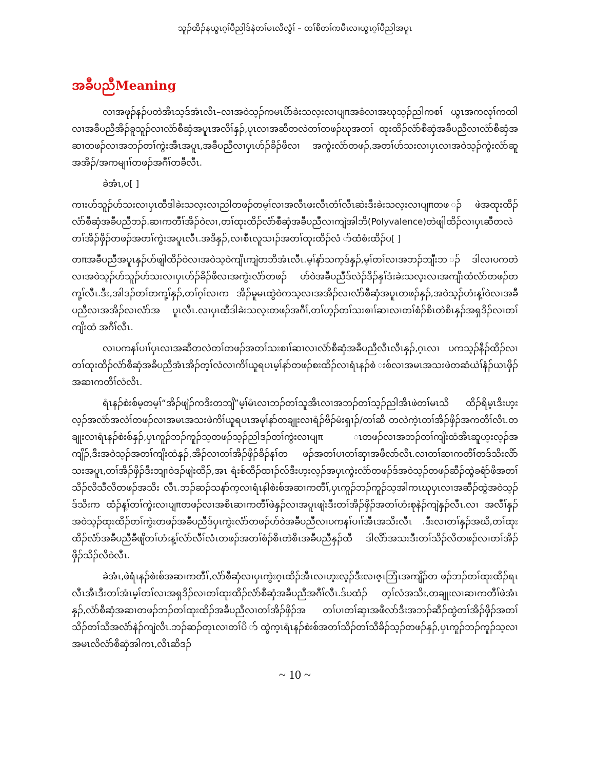သူၣ်ထိၣ်နယွၤဂ့ၢ်ပီညါဒ်နဲတၢ်မၤလိလွံၢ် – တၢ်စိတၢ်ကမီၤလၢယွၤဂ့ၢ်ပီညါအပူၤ
အခီပညီMeaning
လၢအဖုၣ်နၣ်ပတဲအီၤသ့ဒ်အံၤလီၤ–လၢအဝဲသ့ၣ်ကမၤပိာ်ခဲးသလ့းလၢပျπအခံလၢအဃုသ့ၣ်ညါကစၢ် ယွၤအကလုၢ်ကထါလၢအခီပညီအိၣ်ခူသူၣ်လၢလံာ်စီဆှံအပူၤအလိၢ်နှၣ်,ပုၤလၢအဆီတလဲတၢ်တဖၣ်ဃုအတၢ် ထုးထိၣ်လံာ်စီဆှံအခီပညီလၢလံာ်စီဆှံအဆၢတဖၣ်လၢအဘၣ်တၢ်ကွဲးအီၤအပူၤ,အခီပညီလၢပှၤဟ်ၣ်ခိၣ်ဖိလၢ အကွဲးလံာ်တဖၣ်,အတၢ်ဟ်သးလၢပှၤလၢအဝဲသ့ၣ်ကွဲးလံာ်ဆူအအိၣ်/အကမျၢၢ်တဖၣ်အဂီၢ်တခီလီၤ.
ခဲအံၤ,ပ[ ]
ကၢးဟ်သူၣ်ဟ်သးလၢပှၤထီဒါခဲးသလ့းလၢညါတဖၣ်တမ့ၢ်လၢအလီၤဖးလီၤတံၢ်လီၤဆဲးဒီးခဲးသလ့းလၢပျπတဖ ၣ်ဖဲအထုးထိၣ်လံာ်စီဆှံအခီပညီဘၣ်.ဆၢကတီၢ်အိၣ်ဝဲလၢ,တၢ်ထုးထိၣ်လံာ်စီဆှံအခီပညီလၢကျဲအါဘိ(Polyvalence)တဲဖျါထိၣ်လၢပှၤဆီတလဲတၢ်အိၣ်ဖှိၣ်တဖၣ်အတၢ်ကွဲးအပူၤလီၤ.အဒိနှၣ်,လၢစီၤလူသၢၣ်အတၢ်ထုးထိၣ်လံ ာ်ထံစံးထိၣ်ပ[ ]
တπအခီပညီအပူၤနှၣ်ဟ်ဖျါထိၣ်ဝဲလၢအဝဲသ့ဝဲကျိၤကျဲတဘိအံၤလီၤ.မ့ၢ်နာ်သက့ဒ်နှၣ်,မ့ၢ်တၢ်လၢအဘၣ်ဘျီးဘ ၣ်ဒါလၢပကတဲလၢအဝဲသ့ၣ်ဟ်သူၣ်ဟ်သးလၢပှၤဟ်ၣ်ခိၣ်ဖိလၢအကွဲးလံာ်တဖၣ် ဟ်ဝဲအခီပညီဒ်လဲၣ်ဒိၣ်နှၢ်ဒံးခဲးသလ့းလၢအကျိးထံလံာ်တဖၣ်တကု့ၢ်လီၤ.ဒီး,အါဒၣ်တၢ်တကု့ၢ်နှၣ်,တၢ်ဂ့ၢ်လၢက အိၣ်မူမၤထွဲဝဲကသ့လၢအအိၣ်လၢလံာ်စီဆှံအပူၤတဖၣ်နှၣ်,အဝဲသ့ၣ်ဟံးန့ၢ်ဝဲလၢအခီပညီလၢအအိၣ်လၢလံာ်အ ပူၤလီၤ.လၢပှၤထီဒါခဲးသလ့းတဖၣ်အဂီၢ်,တၢ်ဟ့ၣ်တၢ်သးစၢၢ်ဆၢလၢတၢ်စံၣ်စိၤတဲစိၤနှၣ်အရှဒိၣ်လၢတၢ်ကျိးထံ အဂီၢ်လီၤ.
လၢပကနၢ်ပၢၢ်ပှၤလၢအဆီတလဲတၢ်တဖၣ်အတၢ်သးစၢၢ်ဆၢလၢလံာ်စီဆှံအခီပညီလီၤလီၤနှၣ်,ဂ့ၤလၢ ပကသ့ၣ်နီၣ်ထိၣ်လၢတၢ်ထုးထိၣ်လံာ်စီဆှံအခီပညီအံၤအိၣ်တ့ၢ်လံလၢကိၢ်ယူရပၤမ့ၢ်နာ်တဖၣ်စးထိၣ်လၢရံၤနၣ်စဲ းစ်လၢအမၤအသးဖဲတဆံယဲၢ်နံၣ်ယၤဖှိၣ်အဆၢကတီၢ်လံလီၤ.
ရံၤနၣ်စဲးစ်မ့တမ့ၢ်“အိၣ်ဖျဲၣ်ကဒီးတဘျီ”မ့ၢ်မံၤလၢဘၣ်တၢ်သူအီၤလၢအဘၣ်တၢ်သ့ၣ်ညါအီၤဖဲတၢ်မၤသီ ထိၣ်ရိမ့ၤဒီးဟ့းလ့ၣ်အလံာ်အလဲၢ်တဖၣ်လၢအမၤအသးဖဲကိၢ်ယူရပၤအမုၢ်နာ်တချုးလၢရံၣ်ဗိၣ်မံးရှၢၣ်/တၢ်ဆီ တလဲကဲ့ၤတၢ်အိၣ်ဖှိၣ်အကတီၢ်လီၤ.တချုးလၢရံၤနၣ်စဲးစ်နှၣ်,ပှၤကူၣ်ဘၣ်ကူၣ်သ့တဖၣ်သ့ၣ်ညါဒၣ်တၢ်ကွဲးလၢပျπ ၤတဖၣ်လၢအဘၣ်တၢ်ကျိးထံအီၤဆူဟ့းလ့ၣ်အကျိၣ်,ဒီးအဝဲသ့ၣ်အတၢ်ကျိးထံနှၣ်,အိၣ်လၢတၢ်အိၣ်ဖှိၣ်ခိၣ်နၢ်တ ဖၣ်အတၢ်ပၢတၢ်ဆှၢအဖီလာ်လီၤ.လၢတၢ်ဆၢကတီၢ်တဒ်သိးလိာ်သးအပူၤ,တၢ်အိၣ်ဖှိၣ်ဒီးဘျၢဝဲဒၣ်ဖျဲးထိၣ်,အၤ ရံးစ်ထိၣ်ထၢၣ်လ်ဒီးဟ့းလ့ၣ်အပှၤကွဲးလံာ်တဖၣ်ဒ်အဝဲသ့ၣ်တဖၣ်ဆီၣ်ထွဲခရံာ်ဖိအတၢ်သိၣ်လိသီလိတဖၣ်အသိး လီၤ.ဘၣ်ဆၣ်သနာ်က့လၢရံၤနါစဲးစ်အဆၢကတီၢ်,ပှၤကူၣ်ဘၣ်ကူၣ်သ့အါကၤဃုပှၤလၢအဆီၣ်ထွဲအဝဲသ့ၣ်ဒ်သိးက ထံၣ်န့ၢ်တၢ်ကွဲးလၢပျπတဖၣ်လၢအစိၤဆၢကတီၢ်ဖဲနှၣ်လၢအပူၤဖျဲးဒီးတၢ်အိၣ်ဖှိၣ်အတၢ်ဟံးစုနဲၣ်ကျဲနှၣ်လီၤ.လၢ အလီၢ်နှၣ်အဝဲသ့ၣ်ထုးထိၣ်တၢ်ကွဲးတဖၣ်အခီပညီဒ်ပှၤကွဲးလံာ်တဖၣ်ဟ်ဝဲအခီပညီလၢပကနၢ်ပၢၢ်အီၤအသိးလီၤ .ဒီးလၢတၢ်နှၣ်အဃိ,တၢ်ထုးထိၣ်လံာ်အခီပညီခီဖျိတၢ်ဟံးန့ၢ်လံာ်လီၢ်လံၤတဖၣ်အတၢ်စံၣ်စိၤတဲစိၤအခီပညီနှၣ်ထီ ဒါလိာ်အသးဒီးတၢ်သိၣ်လိတဖၣ်လၢတၢ်အိၣ်ဖှိၣ်သိၣ်လိဝဲလီၤ.
ခဲအံၤ,ဖဲရံၤနၣ်စဲးစ်အဆၢကတီၢ်,လံာ်စီဆှံလၢပှၤကွဲးဂ့ၤထိၣ်အီၤလၢဟ့းလ့ၣ်ဒီးလၢဇ့ၤဘြံၤအကျိၣ်တ ဖၣ်ဘၣ်တၢ်ထုးထိၣ်ရၤလီၤအီၤဒီးတၢ်အံၤမ့ၢ်တၢ်လၢအရှဒိၣ်လၢတၢ်ထုးထိၣ်လံာ်စီဆှံအခီပညီအဂီၢ်လီၤ.ဒ်ပထံၣ် တ့ၢ်လံအသိး,တချုးလၢဆၢကတီၢ်ဖဲအံၤနှၣ်,လံာ်စီဆှံအဆၢတဖၣ်ဘၣ်တၢ်ထုးထိၣ်အခီပညီလၢတၢ်အိၣ်ဖှိၣ်အ တၢ်ပၢတၢ်ဆှၢအဖီလာ်ဒီးအဘၣ်ဆီၣ်ထွဲတၢ်အိၣ်ဖှိၣ်အတၢ်သိၣ်တၢ်သီအလံာ်နဲၣ်ကျဲလီၤ.ဘၣ်ဆၣ်တုၤလၢတၢ်ပိ ာ်ထွဲက့ၤရံၤနၣ်စဲးစ်အတၢ်သိၣ်တၢ်သီခိၣ်သ့ၣ်တဖၣ်နှၣ်,ပှၤကူၣ်ဘၣ်ကူၣ်သ့လၢအမၤလိလံာ်စီဆှံအါကၤ,လီၤဆီဒၣ်
~ 10 ~